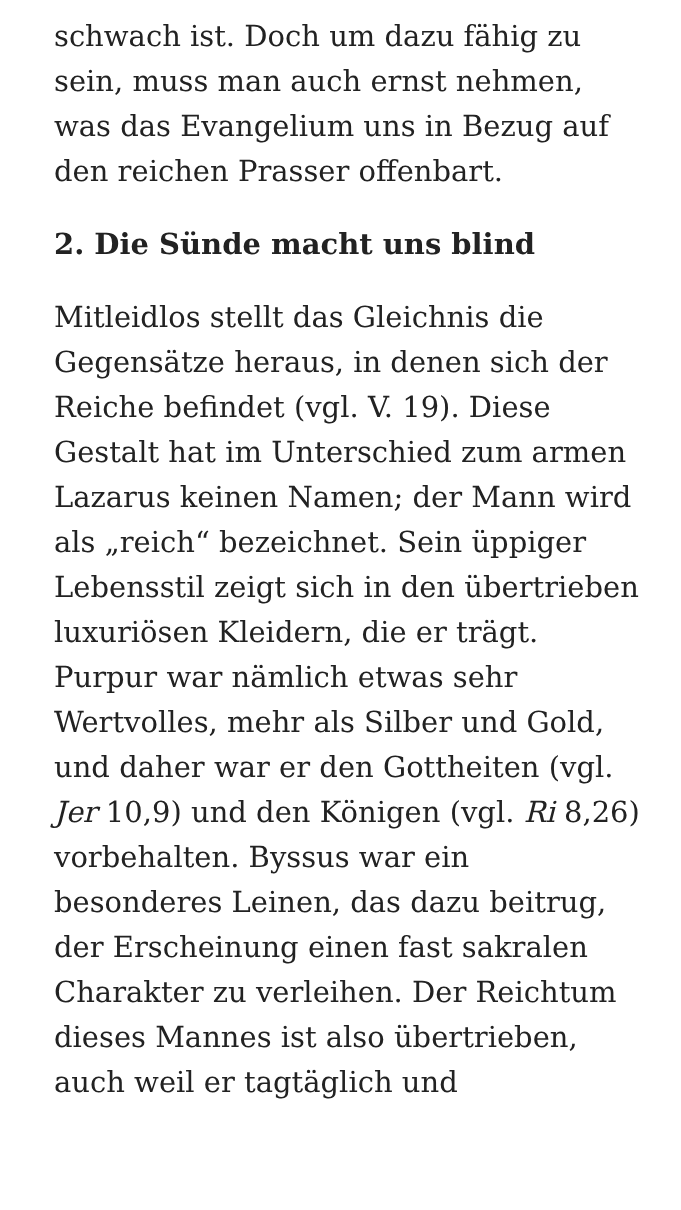schwach ist. Doch um dazu fähig zu sein, muss man auch ernst nehmen, was das Evangelium uns in Bezug auf den reichen Prasser offenbart.
2. Die Sünde macht uns blind
Mitleidlos stellt das Gleichnis die Gegensätze heraus, in denen sich der Reiche befindet (vgl. V. 19). Diese Gestalt hat im Unterschied zum armen Lazarus keinen Namen; der Mann wird als „reich“ bezeichnet. Sein üppiger Lebensstil zeigt sich in den übertrieben luxuriösen Kleidern, die er trägt. Purpur war nämlich etwas sehr Wertvolles, mehr als Silber und Gold, und daher war er den Gottheiten (vgl. Jer 10,9) und den Königen (vgl. Ri 8,26) vorbehalten. Byssus war ein besonderes Leinen, das dazu beitrug, der Erscheinung einen fast sakralen Charakter zu verleihen. Der Reichtum dieses Mannes ist also übertrieben, auch weil er tagtäglich und